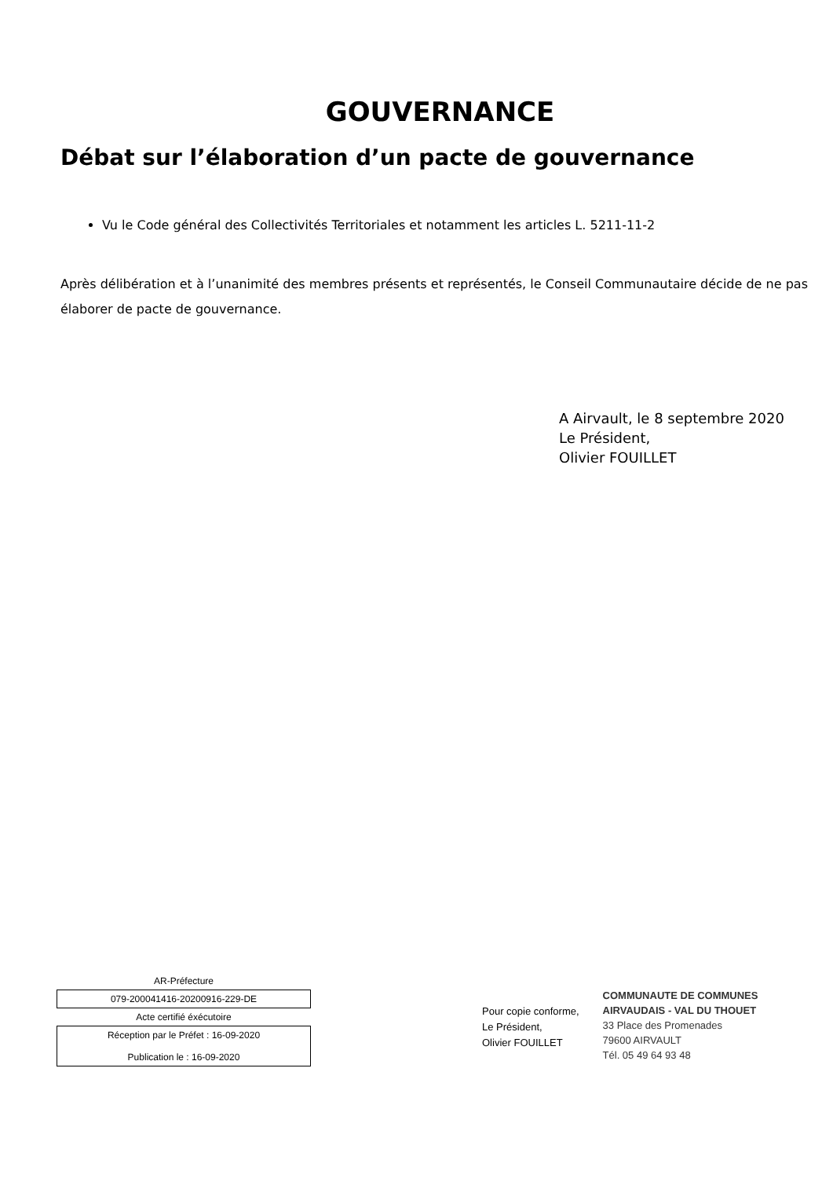GOUVERNANCE
Débat sur l’élaboration d’un pacte de gouvernance
Vu le Code général des Collectivités Territoriales et notamment les articles L. 5211-11-2
Après délibération et à l’unanimité des membres présents et représentés, le Conseil Communautaire décide de ne pas élaborer de pacte de gouvernance.
A Airvault, le 8 septembre 2020
Le Président,
Olivier FOUILLET
AR-Préfecture
079-200041416-20200916-229-DE
Acte certifié éxécutoire
Réception par le Préfet : 16-09-2020
Publication le : 16-09-2020
Pour copie conforme,
Le Président,
Olivier FOUILLET
COMMUNAUTE DE COMMUNES
AIRVAUDAIS - VAL DU THOUET
33 Place des Promenades
79600 AIRVAULT
Tél. 05 49 64 93 48